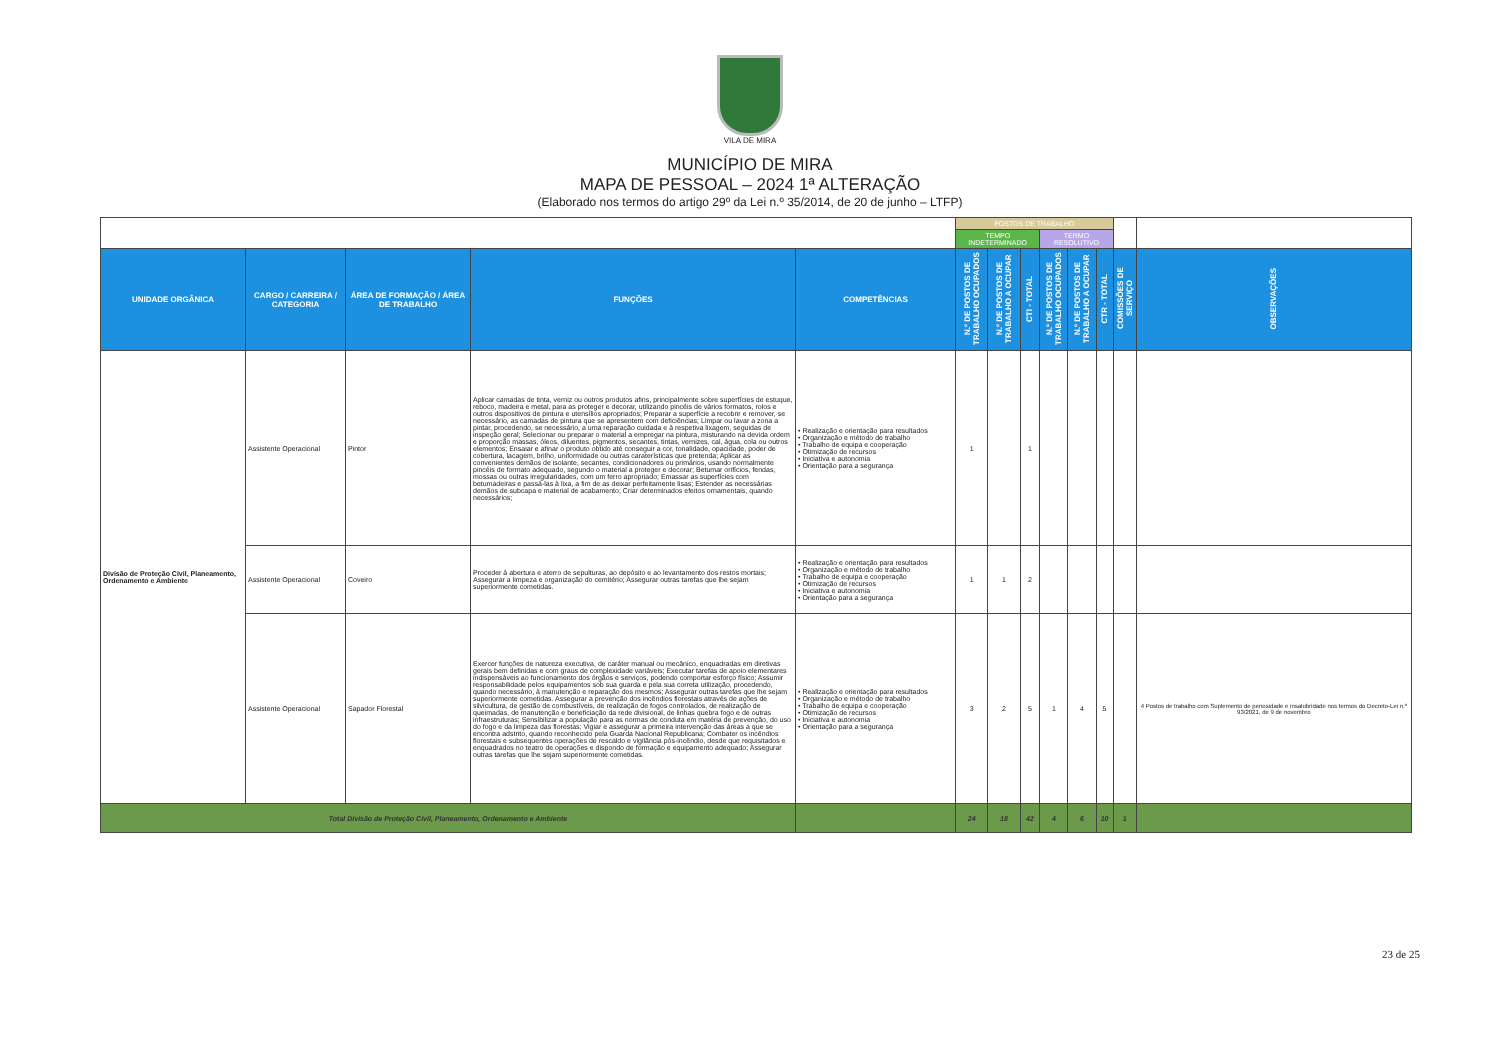VILA DE MIRA
MUNICÍPIO DE MIRA
MAPA DE PESSOAL – 2024 1ª ALTERAÇÃO
(Elaborado nos termos do artigo 29º da Lei n.º 35/2014, de 20 de junho – LTFP)
| | | | | | POSTOS DE TRABALHO | | | | | | | |
| | | | | | TEMPO INDETERMINADO | | | TERMO RESOLUTIVO | | | | |
| UNIDADE ORGÂNICA | CARGO / CARREIRA / CATEGORIA | ÁREA DE FORMAÇÃO / ÁREA DE TRABALHO | FUNÇÕES | COMPETÊNCIAS | N.º DE POSTOS DE TRABALHO OCUPADOS | N.º DE POSTOS DE TRABALHO A OCUPAR | CTI - TOTAL | N.º DE POSTOS DE TRABALHO OCUPADOS | N.º DE POSTOS DE TRABALHO A OCUPAR | CTR - TOTAL | COMISSÕES DE SERVIÇO | OBSERVAÇÕES |
| Divisão de Proteção Civil, Planeamento, Ordenamento e Ambiente | Assistente Operacional | Pintor | Aplicar camadas de tinta, verniz ou outros produtos afins, principalmente sobre superfícies de estuque, reboco, madeira e metal, para as proteger e decorar, utilizando pincéis de vários formatos, rolos e outros dispositivos de pintura e utensílios apropriados; Preparar a superfície a recobrir e remover, se necessário, as camadas de pintura que se apresentem com deficiências; Limpar ou lavar a zona a pintar, procedendo, se necessário, a uma reparação cuidada e à respetiva lixagem, seguidas de inspeção geral; Selecionar ou preparar o material a empregar na pintura, misturando na devida ordem e proporção massas, óleos, diluentes, pigmentos, secantes, tintas, vernizes, cal, água, cola ou outros elementos; Ensaiar e afinar o produto obtido até conseguir a cor, tonalidade, opacidade, poder de cobertura, lacagem, brilho, uniformidade ou outras caraterísticas que pretenda; Aplicar as convenientes demãos de isolante, secantes, condicionadores ou primários, usando normalmente pincéis de formato adequado, segundo o material a proteger e decorar; Betumar orifícios, fendas, mossas ou outras irregularidades, com um ferro apropriado; Emassar as superfícies com betumadeiras e passá-las à lixa, a fim de as deixar perfeitamente lisas; Estender as necessárias demãos de subcapa e material de acabamento; Criar determinados efeitos ornamentais, quando necessários; | • Realização e orientação para resultados • Organização e método de trabalho • Trabalho de equipa e cooperação • Otimização de recursos • Iniciativa e autonomia • Orientação para a segurança | 1 | | 1 | | | | | |
| | Assistente Operacional | Coveiro | Proceder à abertura e aterro de sepulturas, ao depósito e ao levantamento dos restos mortais; Assegurar a limpeza e organização do cemitério; Assegurar outras tarefas que lhe sejam superiormente cometidas. | • Realização e orientação para resultados • Organização e método de trabalho • Trabalho de equipa e cooperação • Otimização de recursos • Iniciativa e autonomia • Orientação para a segurança | 1 | 1 | 2 | | | | | |
| | Assistente Operacional | Sapador Florestal | Exercer funções de natureza executiva, de caráter manual ou mecânico, enquadradas em diretivas gerais bem definidas e com graus de complexidade variáveis; Executar tarefas de apoio elementares indispensáveis ao funcionamento dos órgãos e serviços, podendo comportar esforço físico; Assumir responsabilidade pelos equipamentos sob sua guarda e pela sua correta utilização, procedendo, quando necessário, à manutenção e reparação dos mesmos; Assegurar outras tarefas que lhe sejam superiormente cometidas. Assegurar a prevenção dos incêndios florestais através de ações de silvicultura, de gestão de combustíveis, de realização de fogos controlados, de realização de queimadas, de manutenção e beneficiação da rede divisional, de linhas quebra fogo e de outras infraestruturas; Sensibilizar a população para as normas de conduta em matéria de prevenção, do uso do fogo e da limpeza das florestas; Vigiar e assegurar a primeira intervenção das áreas a que se encontra adstrito, quando reconhecido pela Guarda Nacional Republicana; Combater os incêndios florestais e subsequentes operações de rescaldo e vigilância pós-incêndio, desde que requisitados e enquadrados no teatro de operações e dispondo de formação e equipamento adequado; Assegurar outras tarefas que lhe sejam superiormente cometidas. | • Realização e orientação para resultados • Organização e método de trabalho • Trabalho de equipa e cooperação • Otimização de recursos • Iniciativa e autonomia • Orientação para a segurança | 3 | 2 | 5 | 1 | 4 | 5 | | 4 Postos de trabalho com Suplemento de penosidade e insalubridade nos termos do Decreto-Lei n.º 93/2021, de 9 de novembro |
| Total Divisão de Proteção Civil, Planeamento, Ordenamento e Ambiente | | | | | 24 | 18 | 42 | 4 | 6 | 10 | 1 | |
23 de 25